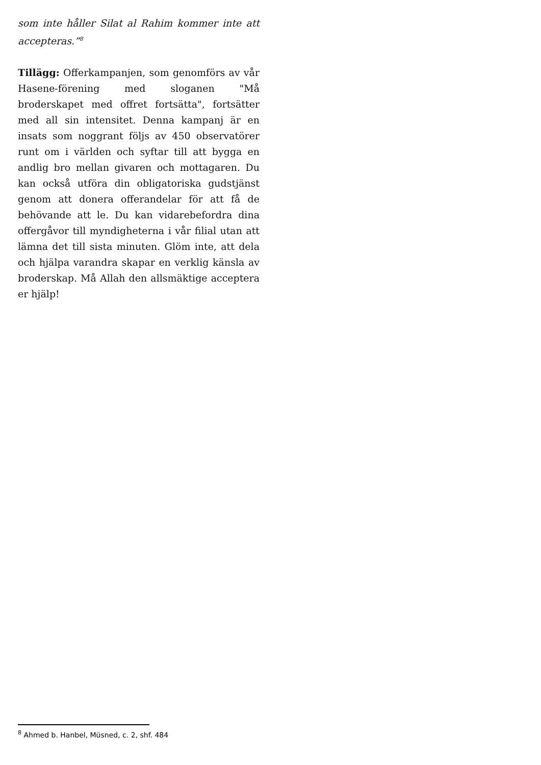som inte håller Silat al Rahim kommer inte att accepteras.”<sup>8</sup>
Tillägg: Offerkampanjen, som genomförs av vår Hasene-förening med sloganen "Må broderskapet med offret fortsätta", fortsätter med all sin intensitet. Denna kampanj är en insats som noggrant följs av 450 observatörer runt om i världen och syftar till att bygga en andlig bro mellan givaren och mottagaren. Du kan också utföra din obligatoriska gudstjänst genom att donera offerandelar för att få de behövande att le. Du kan vidarebefordra dina offergåvor till myndigheterna i vår filial utan att lämna det till sista minuten. Glöm inte, att dela och hjälpa varandra skapar en verklig känsla av broderskap. Må Allah den allsmäktige acceptera er hjälp!
<sup>8</sup> Ahmed b. Hanbel, Müsned, c. 2, shf. 484